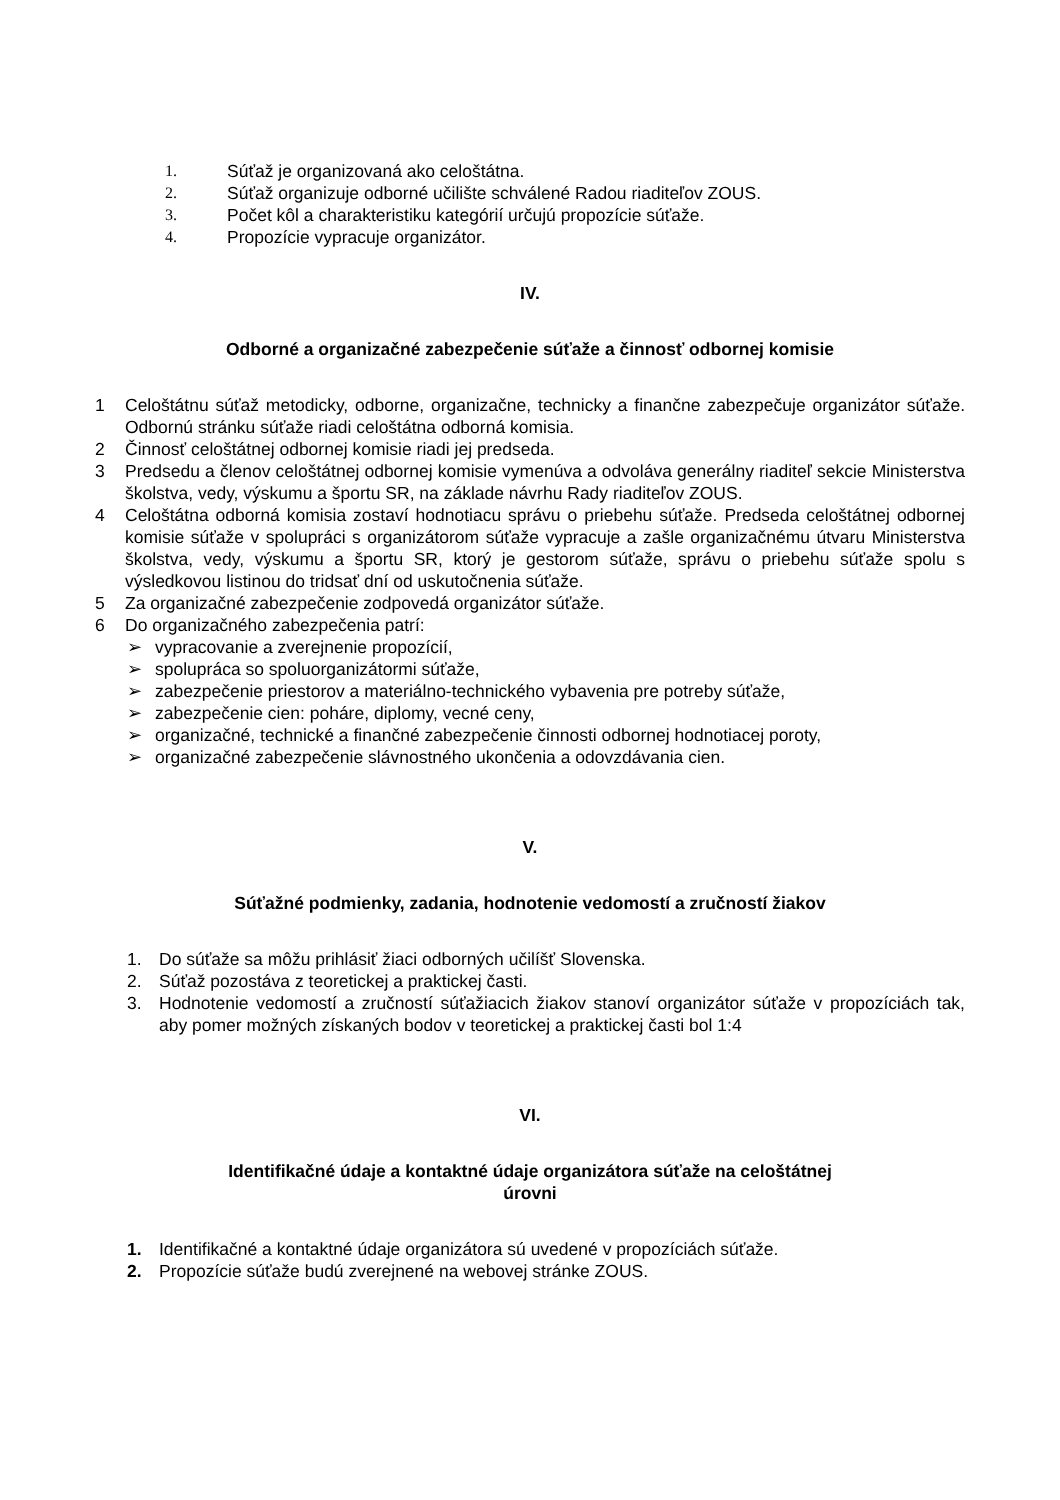1. Súťaž je organizovaná ako celoštátna.
2. Súťaž organizuje odborné učilište schválené Radou riaditeľov ZOUS.
3. Počet kôl a charakteristiku kategórií určujú propozície súťaže.
4. Propozície vypracuje organizátor.
IV.
Odborné a organizačné zabezpečenie súťaže a činnosť odbornej komisie
1 Celoštátnu súťaž metodicky, odborne, organizačne, technicky a finančne zabezpečuje organizátor súťaže. Odbornú stránku súťaže riadi celoštátna odborná komisia.
2 Činnosť celoštátnej odbornej komisie riadi jej predseda.
3 Predsedu a členov celoštátnej odbornej komisie vymenúva a odvoláva generálny riaditeľ sekcie Ministerstva školstva, vedy, výskumu a športu SR, na základe návrhu Rady riaditeľov ZOUS.
4 Celoštátna odborná komisia zostaví hodnotiacu správu o priebehu súťaže. Predseda celoštátnej odbornej komisie súťaže v spolupráci s organizátorom súťaže vypracuje a zašle organizačnému útvaru Ministerstva školstva, vedy, výskumu a športu SR, ktorý je gestorom súťaže, správu o priebehu súťaže spolu s výsledkovou listinou do tridsať dní od uskutočnenia súťaže.
5 Za organizačné zabezpečenie zodpovedá organizátor súťaže.
6 Do organizačného zabezpečenia patrí:
➢ vypracovanie a zverejnenie propozícií,
➢ spolupráca so spoluorganizátormi súťaže,
➢ zabezpečenie priestorov a materiálno-technického vybavenia pre potreby súťaže,
➢ zabezpečenie cien: poháre, diplomy, vecné ceny,
➢ organizačné, technické a finančné zabezpečenie činnosti odbornej hodnotiacej poroty,
➢ organizačné zabezpečenie slávnostného ukončenia a odovzdávania cien.
V.
Súťažné podmienky, zadania, hodnotenie vedomostí a zručností žiakov
1. Do súťaže sa môžu prihlásiť žiaci odborných učilíšť Slovenska.
2. Súťaž pozostáva z teoretickej a praktickej časti.
3. Hodnotenie vedomostí a zručností súťažiacich žiakov stanoví organizátor súťaže v propozíciách tak, aby pomer možných získaných bodov v teoretickej a praktickej časti bol 1:4
VI.
Identifikačné údaje a kontaktné údaje organizátora súťaže na celoštátnej
úrovni
1. Identifikačné a kontaktné údaje organizátora sú uvedené v propozíciách súťaže.
2. Propozície súťaže budú zverejnené na webovej stránke ZOUS.